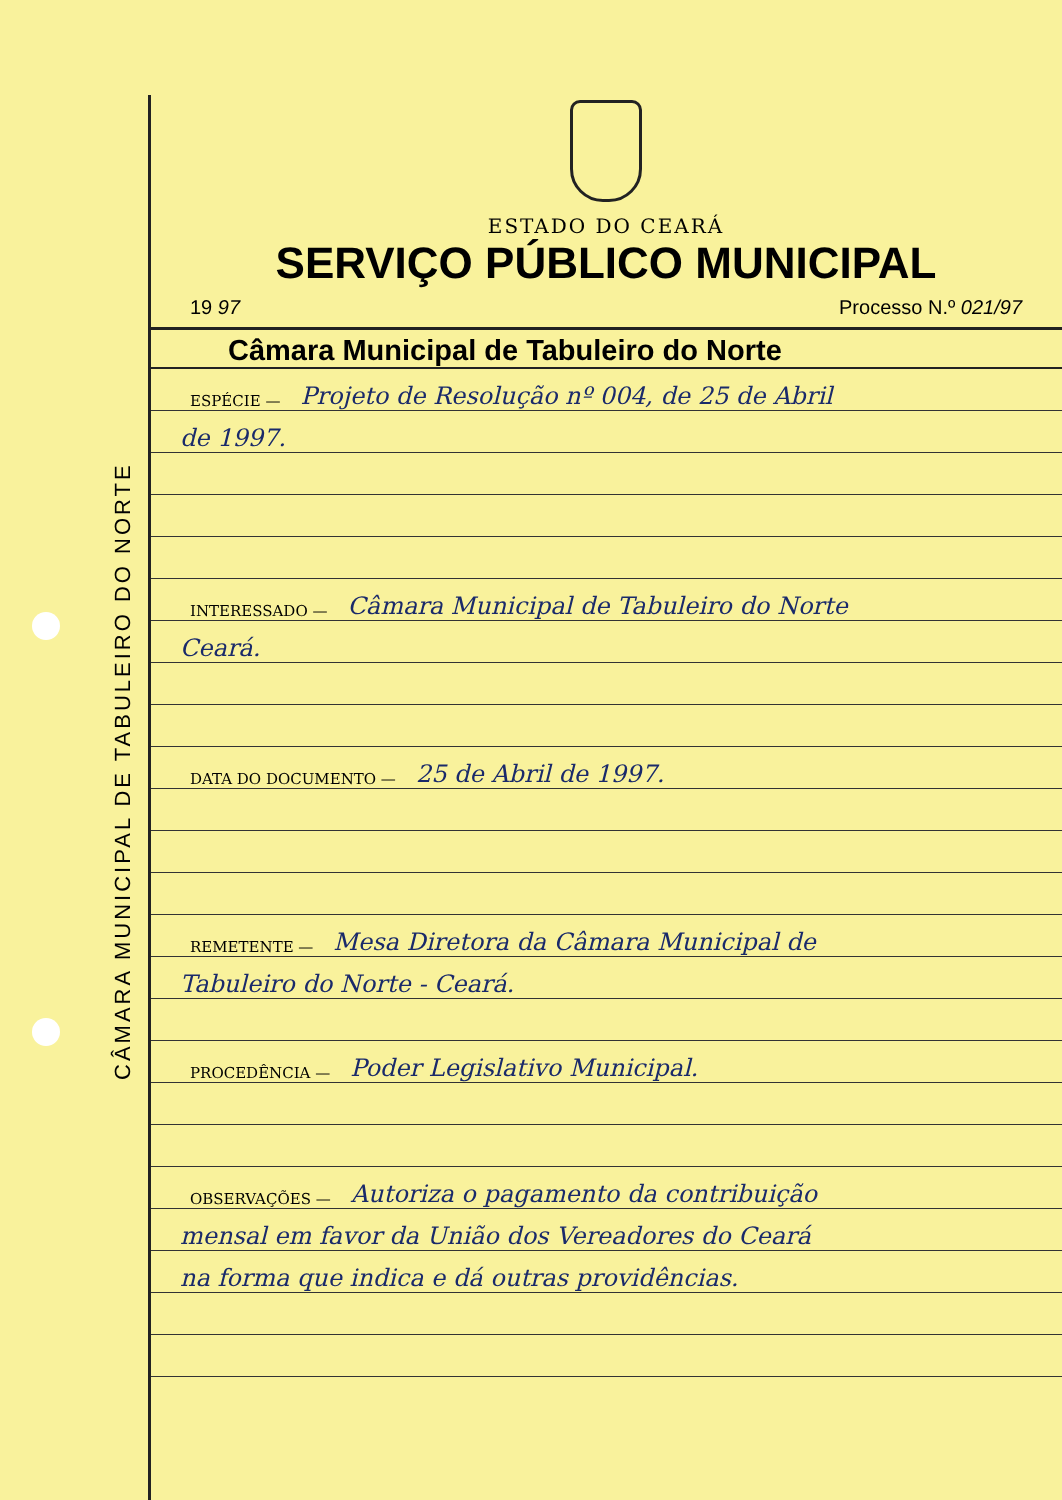CÂMARA MUNICIPAL DE TABULEIRO DO NORTE
ESTADO DO CEARÁ
SERVIÇO PÚBLICO MUNICIPAL
19 97 Processo N.º 021/97
Câmara Municipal de Tabuleiro do Norte
ESPÉCIE — Projeto de Resolução nº 004, de 25 de Abril
de 1997.
INTERESSADO — Câmara Municipal de Tabuleiro do Norte
Ceará.
DATA DO DOCUMENTO — 25 de Abril de 1997.
REMETENTE — Mesa Diretora da Câmara Municipal de
Tabuleiro do Norte - Ceará.
PROCEDÊNCIA — Poder Legislativo Municipal.
OBSERVAÇÕES — Autoriza o pagamento da contribuição
mensal em favor da União dos Vereadores do Ceará
na forma que indica e dá outras providências.